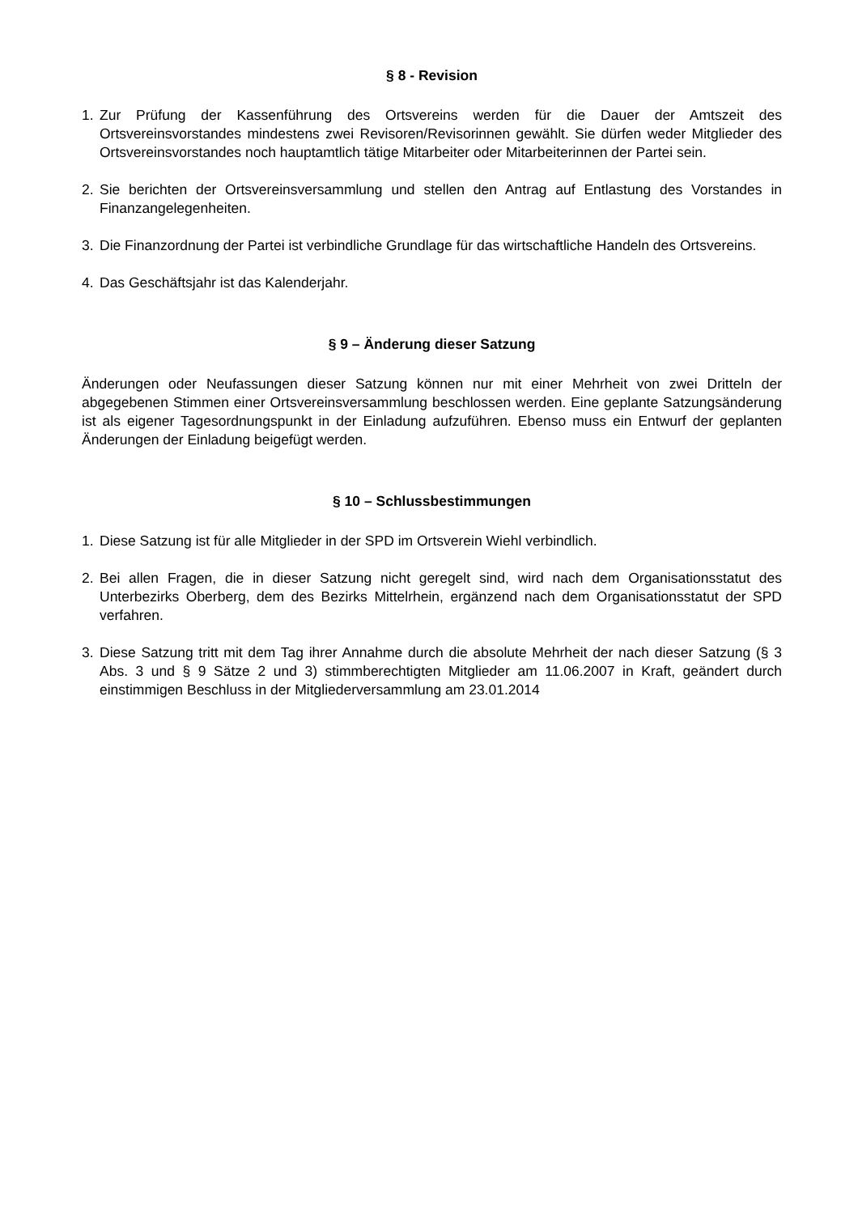§ 8 - Revision
1. Zur Prüfung der Kassenführung des Ortsvereins werden für die Dauer der Amtszeit des Ortsvereinsvorstandes mindestens zwei Revisoren/Revisorinnen gewählt. Sie dürfen weder Mitglieder des Ortsvereinsvorstandes noch hauptamtlich tätige Mitarbeiter oder Mitarbeiterinnen der Partei sein.
2. Sie berichten der Ortsvereinsversammlung und stellen den Antrag auf Entlastung des Vorstandes in Finanzangelegenheiten.
3. Die Finanzordnung der Partei ist verbindliche Grundlage für das wirtschaftliche Handeln des Ortsvereins.
4. Das Geschäftsjahr ist das Kalenderjahr.
§ 9 – Änderung dieser Satzung
Änderungen oder Neufassungen dieser Satzung können nur mit einer Mehrheit von zwei Dritteln der abgegebenen Stimmen einer Ortsvereinsversammlung beschlossen werden. Eine geplante Satzungsänderung ist als eigener Tagesordnungspunkt in der Einladung aufzuführen. Ebenso muss ein Entwurf der geplanten Änderungen der Einladung beigefügt werden.
§ 10 – Schlussbestimmungen
1. Diese Satzung ist für alle Mitglieder in der SPD im Ortsverein Wiehl verbindlich.
2. Bei allen Fragen, die in dieser Satzung nicht geregelt sind, wird nach dem Organisationsstatut des Unterbezirks Oberberg, dem des Bezirks Mittelrhein, ergänzend nach dem Organisationsstatut der SPD verfahren.
3. Diese Satzung tritt mit dem Tag ihrer Annahme durch die absolute Mehrheit der nach dieser Satzung (§ 3 Abs. 3 und § 9 Sätze 2 und 3) stimmberechtigten Mitglieder am 11.06.2007 in Kraft, geändert durch einstimmigen Beschluss in der Mitgliederversammlung am 23.01.2014